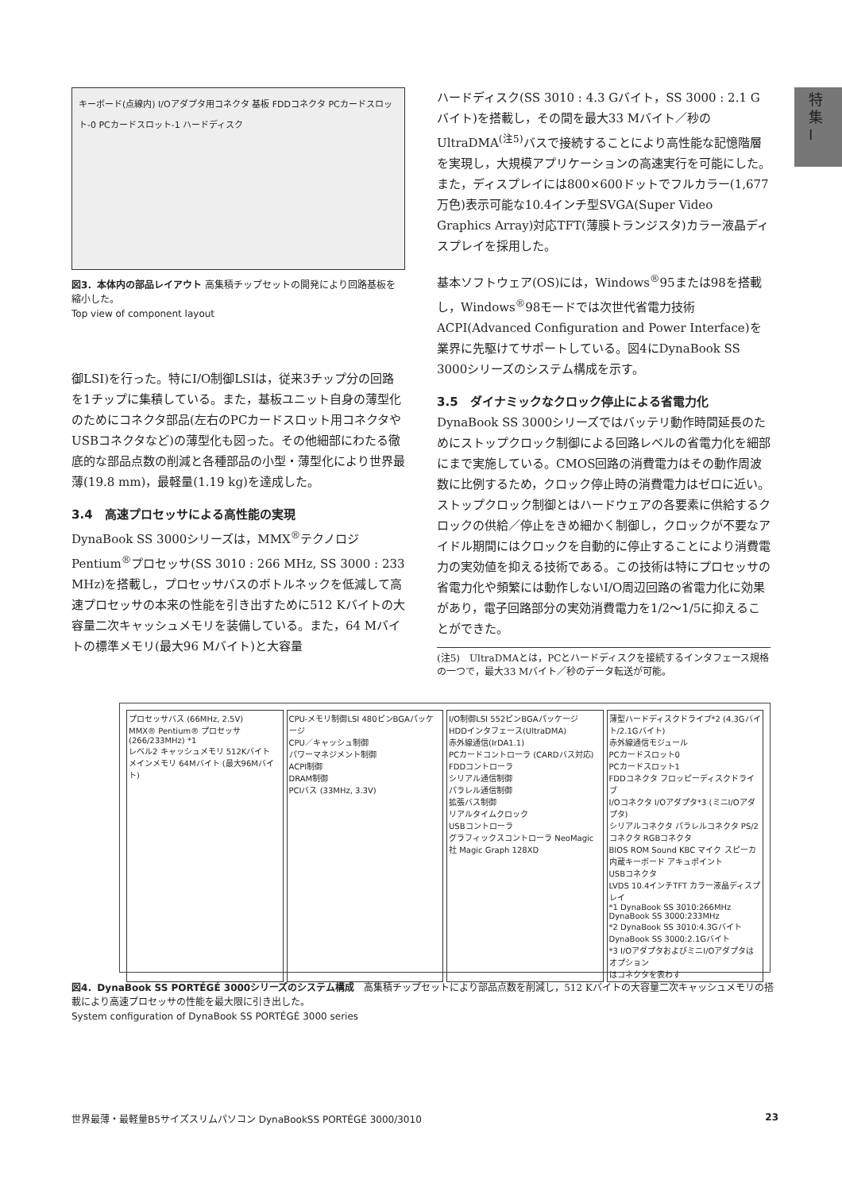特集 I
キーボード(点線内) I/Oアダプタ用コネクタ 基板 FDDコネクタ PCカードスロット-0 PCカードスロット-1 ハードディスク
図3．本体内の部品レイアウト 高集積チップセットの開発により回路基板を縮小した。
Top view of component layout
御LSI)を行った。特にI/O制御LSIは，従来3チップ分の回路を1チップに集積している。また，基板ユニット自身の薄型化のためにコネクタ部品(左右のPCカードスロット用コネクタやUSBコネクタなど)の薄型化も図った。その他細部にわたる徹底的な部品点数の削減と各種部品の小型・薄型化により世界最薄(19.8 mm)，最軽量(1.19 kg)を達成した。
3.4　高速プロセッサによる高性能の実現
DynaBook SS 3000シリーズは，MMX<sup>®</sup>テクノロジPentium<sup>®</sup>プロセッサ(SS 3010 : 266 MHz, SS 3000 : 233 MHz)を搭載し，プロセッサバスのボトルネックを低減して高速プロセッサの本来の性能を引き出すために512 Kバイトの大容量二次キャッシュメモリを装備している。また，64 Mバイトの標準メモリ(最大96 Mバイト)と大容量
ハードディスク(SS 3010 : 4.3 Gバイト，SS 3000 : 2.1 Gバイト)を搭載し，その間を最大33 Mバイト／秒のUltraDMA<sup>(注5)</sup>バスで接続することにより高性能な記憶階層を実現し，大規模アプリケーションの高速実行を可能にした。また，ディスプレイには800×600ドットでフルカラー(1,677万色)表示可能な10.4インチ型SVGA(Super Video Graphics Array)対応TFT(薄膜トランジスタ)カラー液晶ディスプレイを採用した。
基本ソフトウェア(OS)には，Windows<sup>®</sup>95または98を搭載し，Windows<sup>®</sup>98モードでは次世代省電力技術ACPI(Advanced Configuration and Power Interface)を業界に先駆けてサポートしている。図4にDynaBook SS 3000シリーズのシステム構成を示す。
3.5　ダイナミックなクロック停止による省電力化
DynaBook SS 3000シリーズではバッテリ動作時間延長のためにストップクロック制御による回路レベルの省電力化を細部にまで実施している。CMOS回路の消費電力はその動作周波数に比例するため，クロック停止時の消費電力はゼロに近い。ストップクロック制御とはハードウェアの各要素に供給するクロックの供給／停止をきめ細かく制御し，クロックが不要なアイドル期間にはクロックを自動的に停止することにより消費電力の実効値を抑える技術である。この技術は特にプロセッサの省電力化や頻繁には動作しないI/O周辺回路の省電力化に効果があり，電子回路部分の実効消費電力を1/2～1/5に抑えることができた。
(注5)　UltraDMAとは，PCとハードディスクを接続するインタフェース規格の一つで，最大33 Mバイト／秒のデータ転送が可能。
プロセッサバス (66MHz, 2.5V)
MMX® Pentium® プロセッサ (266/233MHz) *1
レベル2 キャッシュメモリ 512Kバイト
メインメモリ 64Mバイト (最大96Mバイト)
CPU-メモリ制御LSI 480ピンBGAパッケージ
CPU／キャッシュ制御
パワーマネジメント制御
ACPI制御
DRAM制御
PCIバス (33MHz, 3.3V)
I/O制御LSI 552ピンBGAパッケージ
HDDインタフェース(UltraDMA)
赤外線通信(IrDA1.1)
PCカードコントローラ (CARDバス対応)
FDDコントローラ
シリアル通信制御
パラレル通信制御
拡張バス制御
リアルタイムクロック
USBコントローラ
グラフィックスコントローラ NeoMagic社 Magic Graph 128XD
薄型ハードディスクドライブ*2 (4.3Gバイト/2.1Gバイト)
赤外線通信モジュール
PCカードスロット0
PCカードスロット1
FDDコネクタ フロッピーディスクドライブ
I/Oコネクタ I/Oアダプタ*3 (ミニI/Oアダプタ)
シリアルコネクタ パラレルコネクタ PS/2コネクタ RGBコネクタ
BIOS ROM Sound KBC マイク スピーカ 内蔵キーボード アキュポイント
USBコネクタ
LVDS 10.4インチTFT カラー液晶ディスプレイ
*1 DynaBook SS 3010:266MHz DynaBook SS 3000:233MHz
*2 DynaBook SS 3010:4.3Gバイト DynaBook SS 3000:2.1Gバイト
*3 I/OアダプタおよびミニI/Oアダプタはオプション
はコネクタを表わす
図4．DynaBook SS PORTÉGÉ 3000シリーズのシステム構成　高集積チップセットにより部品点数を削減し，512 Kバイトの大容量二次キャッシュメモリの搭載により高速プロセッサの性能を最大限に引き出した。
System configuration of DynaBook SS PORTÉGÉ 3000 series
世界最薄・最軽量B5サイズスリムパソコン DynaBookSS PORTÉGÉ 3000/3010 23